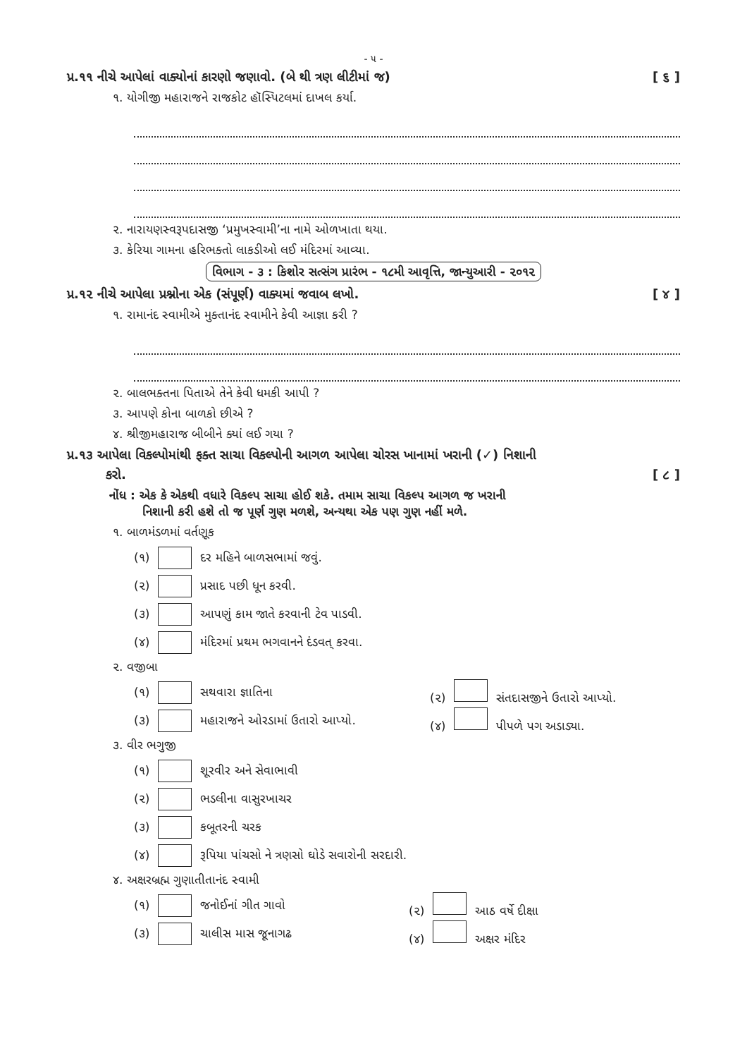- ૫ -
પ્ર.૧૧ નીચે આપેલાં વાક્યોનાં કારણો જણાવો. (બે થી ત્રણ લીટીમાં જ) [ ૬ ]
૧. યોગીજી મહારાજને રાજકોટ હૉસ્પિટલમાં દાખલ કર્યા.
૨. નારાયણસ્વરૂપદાસજી ‘પ્રમુખસ્વામી’ના નામે ઓળખાતા થયા.
૩. કેરિયા ગામના હરિભક્તો લાકડીઓ લઈ મંદિરમાં આવ્યા.
વિભાગ - ૩ : કિશોર સત્સંગ પ્રારંભ - ૧૮મી આવૃત્તિ, જાન્યુઆરી - ૨૦૧૨
પ્ર.૧૨ નીચે આપેલા પ્રશ્નોના એક (સંપૂર્ણ) વાક્યમાં જવાબ લખો. [ ૪ ]
૧. રામાનંદ સ્વામીએ મુક્તાનંદ સ્વામીને કેવી આજ્ઞા કરી ?
૨. બાલભક્તના પિતાએ તેને કેવી ધમકી આપી ?
૩. આપણે કોના બાળકો છીએ ?
૪. શ્રીજીમહારાજ બીબીને ક્યાં લઈ ગયા ?
પ્ર.૧૩ આપેલા વિકલ્પોમાંથી ફક્ત સાચા વિકલ્પોની આગળ આપેલા ચોરસ ખાનામાં ખરાની (✓) નિશાની
કરો. [ ૮ ]
નોંધ : એક કે એકથી વધારે વિકલ્પ સાચા હોઈ શકે. તમામ સાચા વિકલ્પ આગળ જ ખરાની
નિશાની કરી હશે તો જ પૂર્ણ ગુણ મળશે, અન્યથા એક પણ ગુણ નહીં મળે.
૧. બાળમંડળમાં વર્તણૂક
(૧) દર મહિને બાળસભામાં જવું.
(૨) પ્રસાદ પછી ધૂન કરવી.
(૩) આપણું કામ જાતે કરવાની ટેવ પાડવી.
(૪) મંદિરમાં પ્રથમ ભગવાનને દંડવત્ કરવા.
૨. વજીબા
(૧) સથવારા જ્ઞાતિના (૨) સંતદાસજીને ઉતારો આપ્યો.
(૩) મહારાજને ઓરડામાં ઉતારો આપ્યો. (૪) પીપળે પગ અડાડ્યા.
૩. વીર ભગુજી
(૧) શૂરવીર અને સેવાભાવી
(૨) ભડલીના વાસુરખાચર
(૩) કબૂતરની ચરક
(૪) રૂપિયા પાંચસો ને ત્રણસો ઘોડે સવારોની સરદારી.
૪. અક્ષરબ્રહ્મ ગુણાતીતાનંદ સ્વામી
(૧) જનોઈનાં ગીત ગાવો (૨) આઠ વર્ષે દીક્ષા
(૩) ચાલીસ માસ જૂનાગઢ (૪) અક્ષર મંદિર